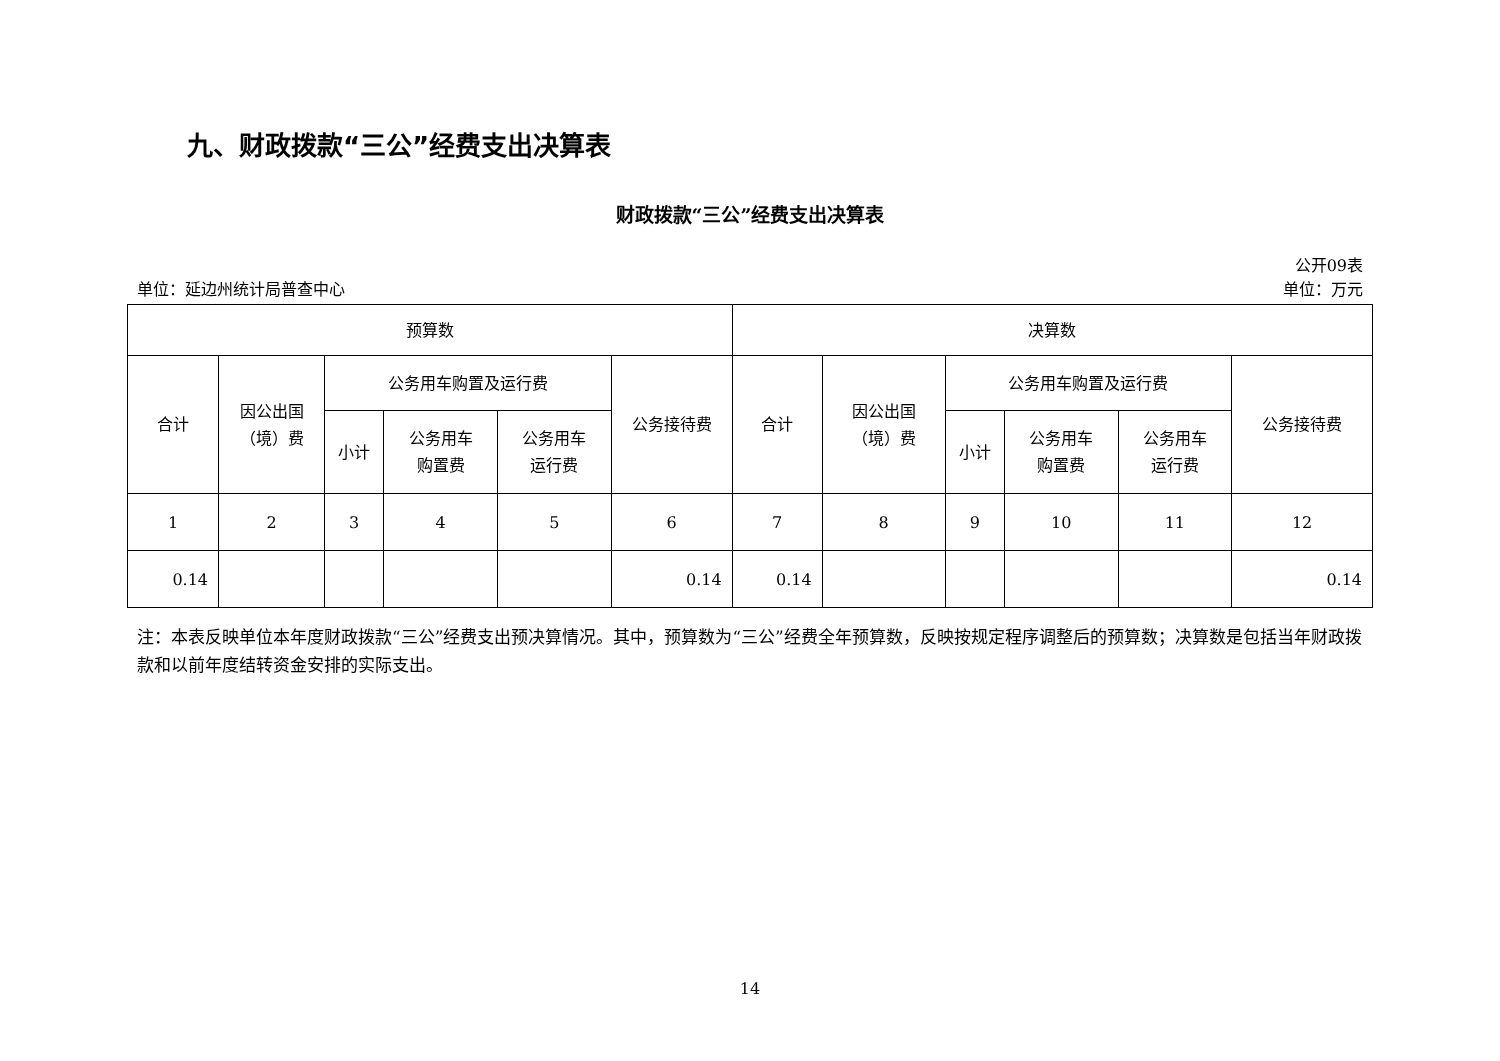九、财政拨款“三公”经费支出决算表
财政拨款“三公”经费支出决算表
公开09表
单位：延边州统计局普查中心 单位：万元
| 预算数 | | | | | | 决算数 | | | | | |
| --- | --- | --- | --- | --- | --- | --- | --- | --- | --- | --- | --- |
| 合计 | 因公出国 （境）费 | 公务用车购置及运行费 | | | 公务接待费 | 合计 | 因公出国 （境）费 | 公务用车购置及运行费 | | | 公务接待费 |
| | | 小计 | 公务用车 购置费 | 公务用车 运行费 | | | | 小计 | 公务用车 购置费 | 公务用车 运行费 | |
| 1 | 2 | 3 | 4 | 5 | 6 | 7 | 8 | 9 | 10 | 11 | 12 |
| 0.14 | | | | | 0.14 | 0.14 | | | | | 0.14 |
注：本表反映单位本年度财政拨款“三公”经费支出预决算情况。其中，预算数为“三公”经费全年预算数，反映按规定程序调整后的预算数；决算数是包括当年财政拨款和以前年度结转资金安排的实际支出。
14